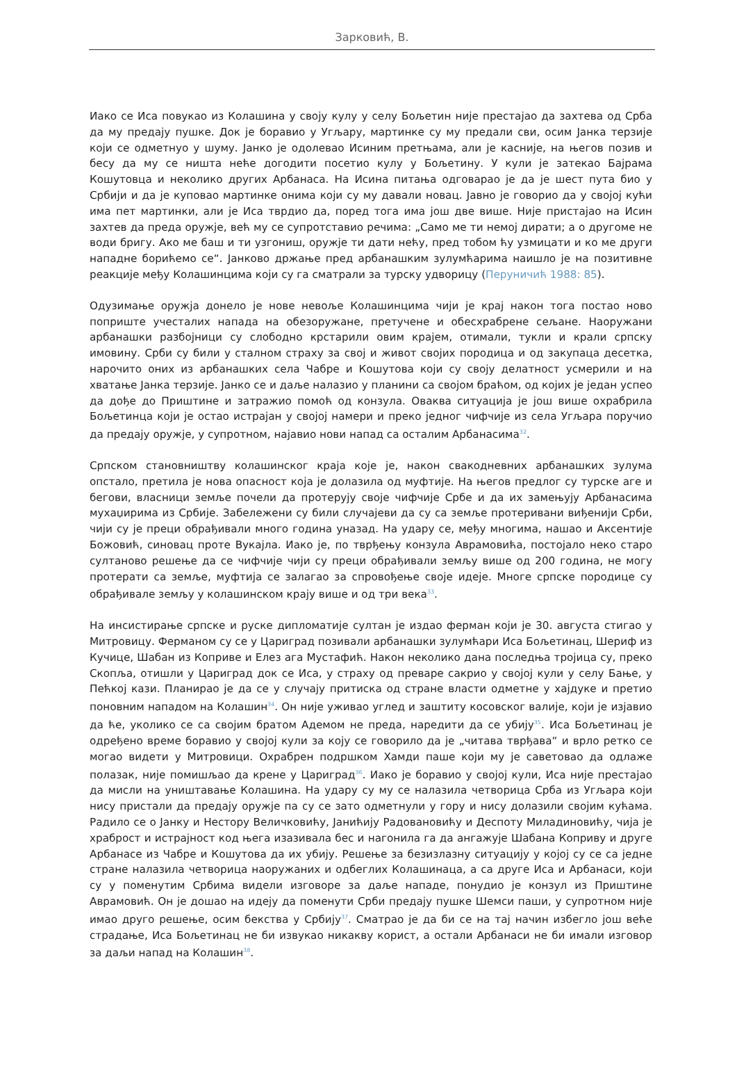Зарковић, В.
Иако се Иса повукао из Колашина у своју кулу у селу Бољетин није престајао да захтева од Срба да му предају пушке. Док је боравио у Угљару, мартинке су му предали сви, осим Јанка терзије који се одметнуо у шуму. Јанко је одолевао Исиним претњама, али је касније, на његов позив и бесу да му се ништа неће догодити посетио кулу у Бољетину. У кули је затекао Бајрама Кошутовца и неколико других Арбанаса. На Исина питања одговарао је да је шест пута био у Србији и да је куповао мартинке онима који су му давали новац. Јавно је говорио да у својој кући има пет мартинки, али је Иса тврдио да, поред тога има још две више. Није пристајао на Исин захтев да преда оружје, већ му се супротставио речима: „Само ме ти немој дирати; а о другоме не води бригу. Ако ме баш и ти узгониш, оружје ти дати нећу, пред тобом ћу узмицати и ко ме други нападне борићемо се“. Јанково држање пред арбанашким зулумћарима наишло је на позитивне реакције међу Колашинцима који су га сматрали за турску удворицу (Перуничић 1988: 85).
Одузимање оружја донело је нове невоље Колашинцима чији је крај након тога постао ново поприште учесталих напада на обезоружане, претучене и обесхрабрене сељане. Наоружани арбанашки разбојници су слободно крстарили овим крајем, отимали, тукли и крали српску имовину. Срби су били у сталном страху за свој и живот својих породица и од закупаца десетка, нарочито оних из арбанашких села Чабре и Кошутова који су своју делатност усмерили и на хватање Јанка терзије. Јанко се и даље налазио у планини са својом браћом, од којих је један успео да дође до Приштине и затражио помоћ од конзула. Оваква ситуација је још више охрабрила Бољетинца који је остао истрајан у својој намери и преко једног чифчије из села Угљара поручио да предају оружје, у супротном, најавио нови напад са осталим Арбанасима<sup>32</sup>.
Српском становништву колашинског краја које је, након свакодневних арбанашких зулума опстало, претила је нова опасност која је долазила од муфтије. На његов предлог су турске аге и бегови, власници земље почели да протерују своје чифчије Србе и да их замењују Арбанасима мухаџирима из Србије. Забележени су били случајеви да су са земље протеривани виђенији Срби, чији су је преци обрађивали много година уназад. На удару се, међу многима, нашао и Аксентије Божовић, синовац проте Вукајла. Иако је, по тврђењу конзула Аврамовића, постојало неко старо султаново решење да се чифчије чији су преци обрађивали земљу више од 200 година, не могу протерати са земље, муфтија се залагао за спровођење своје идеје. Многе српске породице су обрађивале земљу у колашинском крају више и од три века<sup>33</sup>.
На инсистирање српске и руске дипломатије султан је издао ферман који је 30. августа стигао у Митровицу. Ферманом су се у Цариград позивали арбанашки зулумћари Иса Бољетинац, Шериф из Кучице, Шабан из Коприве и Елез ага Мустафић. Након неколико дана последња тројица су, преко Скопља, отишли у Цариград док се Иса, у страху од преваре сакрио у својој кули у селу Бање, у Пећкој кази. Планирао је да се у случају притиска од стране власти одметне у хајдуке и претио поновним нападом на Колашин<sup>34</sup>. Он није уживао углед и заштиту косовског валије, који је изјавио да ће, уколико се са својим братом Адемом не преда, наредити да се убију<sup>35</sup>. Иса Бољетинац је одређено време боравио у својој кули за коју се говорило да је „читава тврђава“ и врло ретко се могао видети у Митровици. Охрабрен подршком Хамди паше који му је саветовао да одлаже полазак, није помишљао да крене у Цариград<sup>36</sup>. Иако је боравио у својој кули, Иса није престајао да мисли на уништавање Колашина. На удару су му се налазила четворица Срба из Угљара који нису пристали да предају оружје па су се зато одметнули у гору и нису долазили својим кућама. Радило се о Јанку и Нестору Величковићу, Јанићију Радовановићу и Деспоту Миладиновићу, чија је храброст и истрајност код њега изазивала бес и нагонила га да ангажује Шабана Коприву и друге Арбанасе из Чабре и Кошутова да их убију. Решење за безизлазну ситуацију у којој су се са једне стране налазила четворица наоружаних и одбеглих Колашинаца, а са друге Иса и Арбанаси, који су у поменутим Србима видели изговоре за даље нападе, понудио је конзул из Приштине Аврамовић. Он је дошао на идеју да поменути Срби предају пушке Шемси паши, у супротном није имао друго решење, осим бекства у Србију<sup>37</sup>. Сматрао је да би се на тај начин избегло још веће страдање, Иса Бољетинац не би извукао никакву корист, а остали Арбанаси не би имали изговор за даљи напад на Колашин<sup>38</sup>.